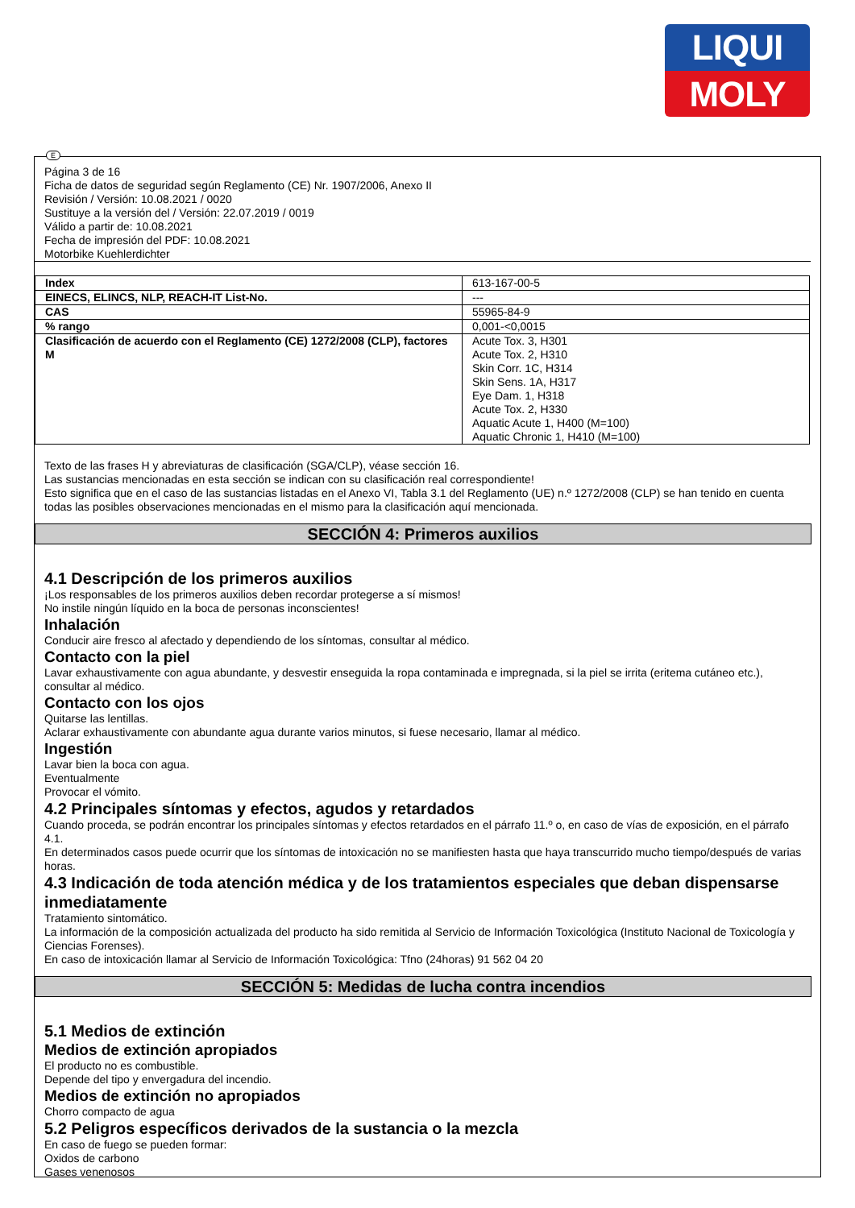LIQUI
MOLY
E
Página 3 de 16
Ficha de datos de seguridad según Reglamento (CE) Nr. 1907/2006, Anexo II
Revisión / Versión: 10.08.2021 / 0020
Sustituye a la versión del / Versión: 22.07.2019 / 0019
Válido a partir de: 10.08.2021
Fecha de impresión del PDF: 10.08.2021
Motorbike Kuehlerdichter
| Index | 613-167-00-5 |
| EINECS, ELINCS, NLP, REACH-IT List-No. | --- |
| CAS | 55965-84-9 |
| % rango | 0,001-<0,0015 |
| Clasificación de acuerdo con el Reglamento (CE) 1272/2008 (CLP), factores M | Acute Tox. 3, H301 Acute Tox. 2, H310 Skin Corr. 1C, H314 Skin Sens. 1A, H317 Eye Dam. 1, H318 Acute Tox. 2, H330 Aquatic Acute 1, H400 (M=100) Aquatic Chronic 1, H410 (M=100) |
Texto de las frases H y abreviaturas de clasificación (SGA/CLP), véase sección 16.
Las sustancias mencionadas en esta sección se indican con su clasificación real correspondiente!
Esto significa que en el caso de las sustancias listadas en el Anexo VI, Tabla 3.1 del Reglamento (UE) n.º 1272/2008 (CLP) se han tenido en cuenta todas las posibles observaciones mencionadas en el mismo para la clasificación aquí mencionada.
SECCIÓN 4: Primeros auxilios
4.1 Descripción de los primeros auxilios
¡Los responsables de los primeros auxilios deben recordar protegerse a sí mismos!
No instile ningún líquido en la boca de personas inconscientes!
Inhalación
Conducir aire fresco al afectado y dependiendo de los síntomas, consultar al médico.
Contacto con la piel
Lavar exhaustivamente con agua abundante, y desvestir enseguida la ropa contaminada e impregnada, si la piel se irrita (eritema cutáneo etc.), consultar al médico.
Contacto con los ojos
Quitarse las lentillas.
Aclarar exhaustivamente con abundante agua durante varios minutos, si fuese necesario, llamar al médico.
Ingestión
Lavar bien la boca con agua.
Eventualmente
Provocar el vómito.
4.2 Principales síntomas y efectos, agudos y retardados
Cuando proceda, se podrán encontrar los principales síntomas y efectos retardados en el párrafo 11.º o, en caso de vías de exposición, en el párrafo 4.1.
En determinados casos puede ocurrir que los síntomas de intoxicación no se manifiesten hasta que haya transcurrido mucho tiempo/después de varias horas.
4.3 Indicación de toda atención médica y de los tratamientos especiales que deban dispensarse inmediatamente
Tratamiento sintomático.
La información de la composición actualizada del producto ha sido remitida al Servicio de Información Toxicológica (Instituto Nacional de Toxicología y Ciencias Forenses).
En caso de intoxicación llamar al Servicio de Información Toxicológica: Tfno (24horas) 91 562 04 20
SECCIÓN 5: Medidas de lucha contra incendios
5.1 Medios de extinción
Medios de extinción apropiados
El producto no es combustible.
Depende del tipo y envergadura del incendio.
Medios de extinción no apropiados
Chorro compacto de agua
5.2 Peligros específicos derivados de la sustancia o la mezcla
En caso de fuego se pueden formar:
Oxidos de carbono
Gases venenosos